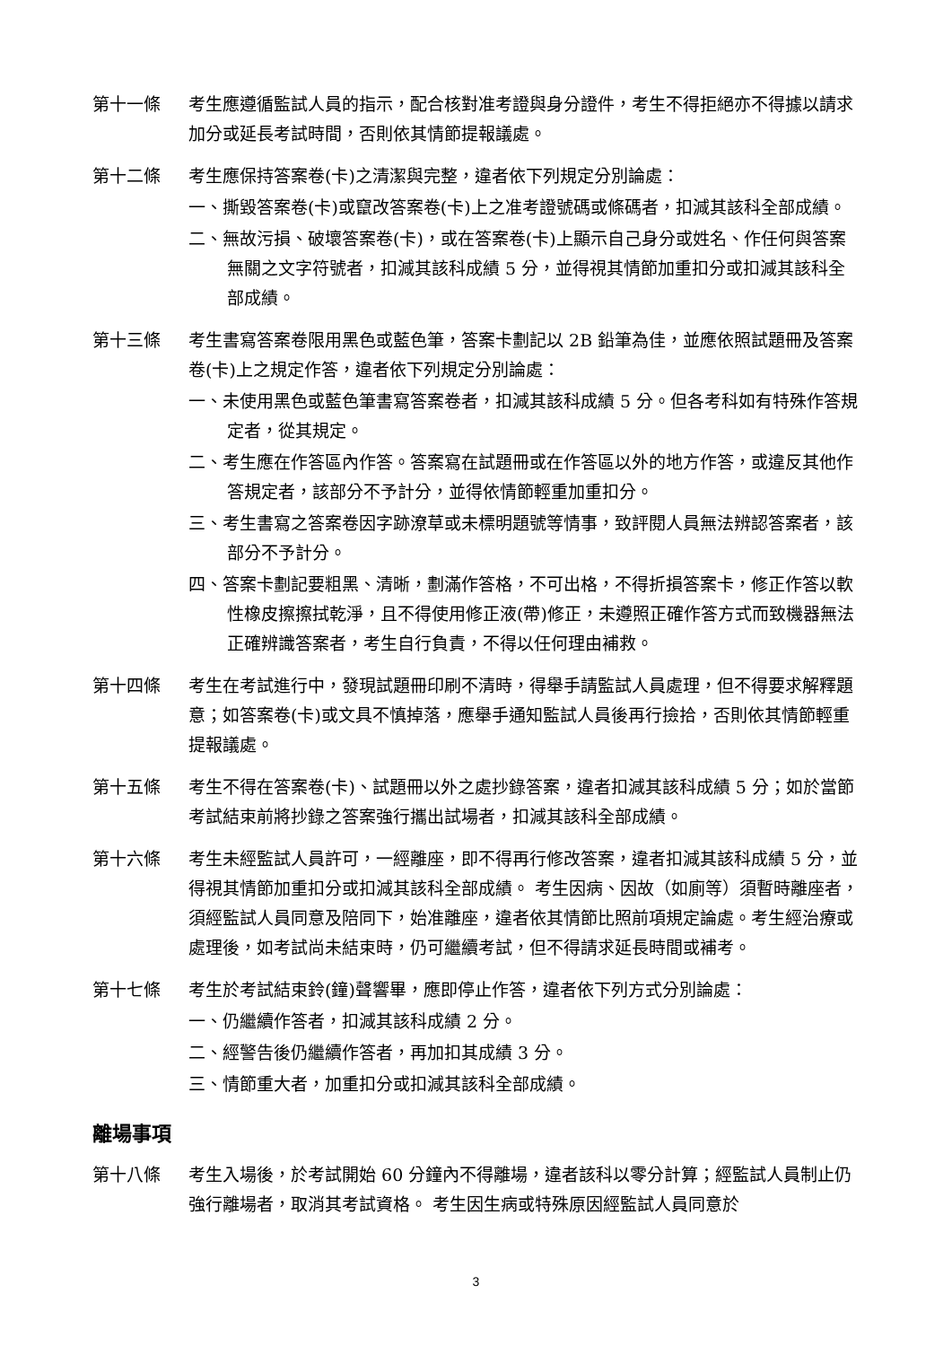第十一條 考生應遵循監試人員的指示，配合核對准考證與身分證件，考生不得拒絕亦不得據以請求加分或延長考試時間，否則依其情節提報議處。
第十二條 考生應保持答案卷(卡)之清潔與完整，違者依下列規定分別論處：
一、撕毀答案卷(卡)或竄改答案卷(卡)上之准考證號碼或條碼者，扣減其該科全部成績。
二、無故污損、破壞答案卷(卡)，或在答案卷(卡)上顯示自己身分或姓名、作任何與答案無關之文字符號者，扣減其該科成績 5 分，並得視其情節加重扣分或扣減其該科全部成績。
第十三條 考生書寫答案卷限用黑色或藍色筆，答案卡劃記以 2B 鉛筆為佳，並應依照試題冊及答案卷(卡)上之規定作答，違者依下列規定分別論處：
一、未使用黑色或藍色筆書寫答案卷者，扣減其該科成績 5 分。但各考科如有特殊作答規定者，從其規定。
二、考生應在作答區內作答。答案寫在試題冊或在作答區以外的地方作答，或違反其他作答規定者，該部分不予計分，並得依情節輕重加重扣分。
三、考生書寫之答案卷因字跡潦草或未標明題號等情事，致評閱人員無法辨認答案者，該部分不予計分。
四、答案卡劃記要粗黑、清晰，劃滿作答格，不可出格，不得折損答案卡，修正作答以軟性橡皮擦擦拭乾淨，且不得使用修正液(帶)修正，未遵照正確作答方式而致機器無法正確辨識答案者，考生自行負責，不得以任何理由補救。
第十四條 考生在考試進行中，發現試題冊印刷不清時，得舉手請監試人員處理，但不得要求解釋題意；如答案卷(卡)或文具不慎掉落，應舉手通知監試人員後再行撿拾，否則依其情節輕重提報議處。
第十五條 考生不得在答案卷(卡)、試題冊以外之處抄錄答案，違者扣減其該科成績 5 分；如於當節考試結束前將抄錄之答案強行攜出試場者，扣減其該科全部成績。
第十六條 考生未經監試人員許可，一經離座，即不得再行修改答案，違者扣減其該科成績 5 分，並得視其情節加重扣分或扣減其該科全部成績。 考生因病、因故（如廁等）須暫時離座者，須經監試人員同意及陪同下，始准離座，違者依其情節比照前項規定論處。考生經治療或處理後，如考試尚未結束時，仍可繼續考試，但不得請求延長時間或補考。
第十七條 考生於考試結束鈴(鐘)聲響畢，應即停止作答，違者依下列方式分別論處：
一、仍繼續作答者，扣減其該科成績 2 分。
二、經警告後仍繼續作答者，再加扣其成績 3 分。
三、情節重大者，加重扣分或扣減其該科全部成績。
離場事項
第十八條 考生入場後，於考試開始 60 分鐘內不得離場，違者該科以零分計算；經監試人員制止仍強行離場者，取消其考試資格。 考生因生病或特殊原因經監試人員同意於
3